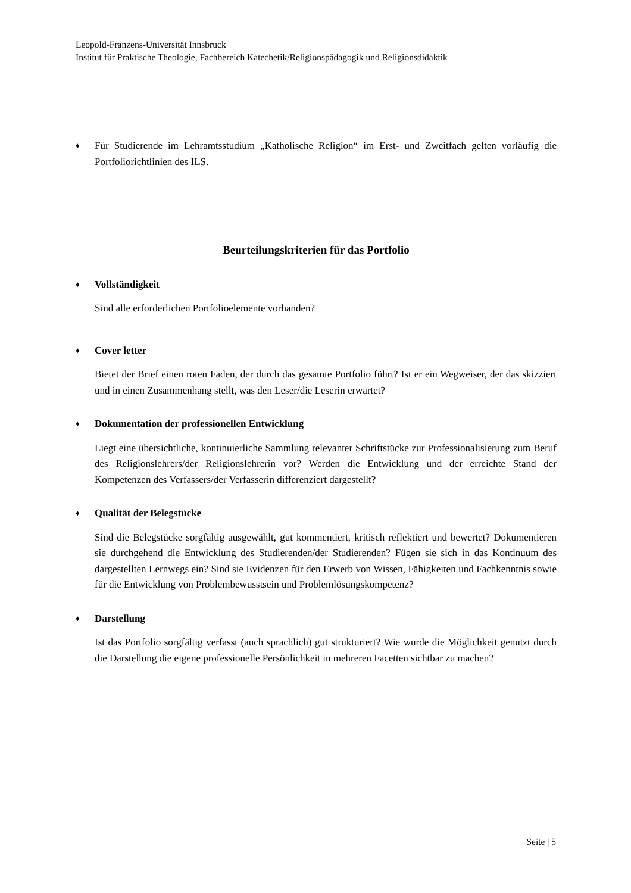Leopold-Franzens-Universität Innsbruck
Institut für Praktische Theologie, Fachbereich Katechetik/Religionspädagogik und Religionsdidaktik
♦
Für Studierende im Lehramtsstudium „Katholische Religion“ im Erst- und Zweitfach gelten vorläufig die Portfoliorichtlinien des ILS.
Beurteilungskriterien für das Portfolio
♦
Vollständigkeit
Sind alle erforderlichen Portfolioelemente vorhanden?
♦
Cover letter
Bietet der Brief einen roten Faden, der durch das gesamte Portfolio führt? Ist er ein Wegweiser, der das skizziert und in einen Zusammenhang stellt, was den Leser/die Leserin erwartet?
♦
Dokumentation der professionellen Entwicklung
Liegt eine übersichtliche, kontinuierliche Sammlung relevanter Schriftstücke zur Professionalisierung zum Beruf des Religionslehrers/der Religionslehrerin vor? Werden die Entwicklung und der erreichte Stand der Kompetenzen des Verfassers/der Verfasserin differenziert dargestellt?
♦
Qualität der Belegstücke
Sind die Belegstücke sorgfältig ausgewählt, gut kommentiert, kritisch reflektiert und bewertet? Dokumentieren sie durchgehend die Entwicklung des Studierenden/der Studierenden? Fügen sie sich in das Kontinuum des dargestellten Lernwegs ein? Sind sie Evidenzen für den Erwerb von Wissen, Fähigkeiten und Fachkenntnis sowie für die Entwicklung von Problembewusstsein und Problemlösungskompetenz?
♦
Darstellung
Ist das Portfolio sorgfältig verfasst (auch sprachlich) gut strukturiert? Wie wurde die Möglichkeit genutzt durch die Darstellung die eigene professionelle Persönlichkeit in mehreren Facetten sichtbar zu machen?
Seite | 5